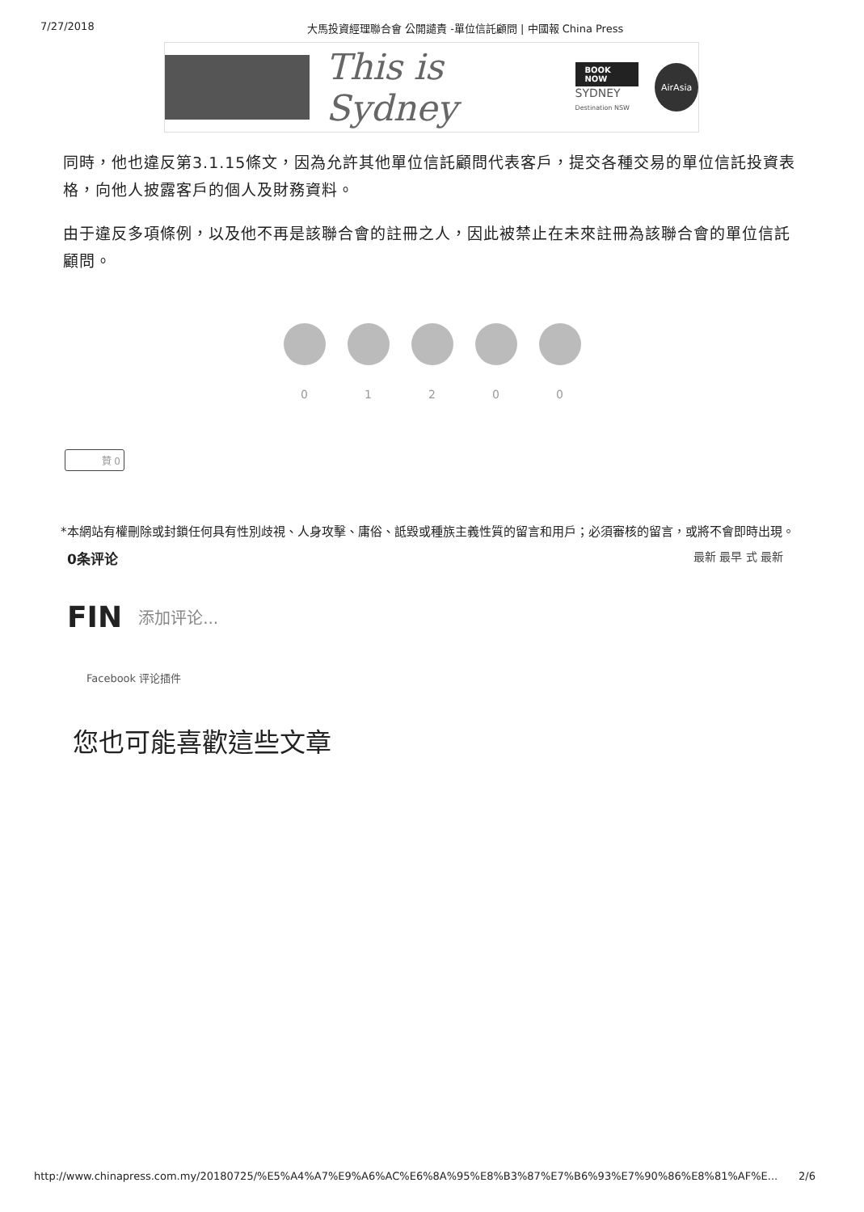7/27/2018 大馬投資經理聯合會 公開譴責 -單位信託顧問 | 中國報 China Press
This is Sydney
BOOK NOW
SYDNEY
Destination NSW
AirAsia
同時，他也違反第3.1.15條文，因為允許其他單位信託顧問代表客戶，提交各種交易的單位信託投資表格，向他人披露客戶的個人及財務資料。
由于違反多項條例，以及他不再是該聯合會的註冊之人，因此被禁止在未來註冊為該聯合會的單位信託顧問。
0 1 2 0 0
贊 0
*本網站有權刪除或封鎖任何具有性別歧視、人身攻擊、庸俗、詆毀或種族主義性質的留言和用戶；必須審核的留言，或將不會即時出現。
0条评论
最新 最早 式 最新
FIN
添加评论...
Facebook 评论插件
您也可能喜歡這些文章
http://www.chinapress.com.my/20180725/%E5%A4%A7%E9%A6%AC%E6%8A%95%E8%B3%87%E7%B6%93%E7%90%86%E8%81%AF%E... 2/6